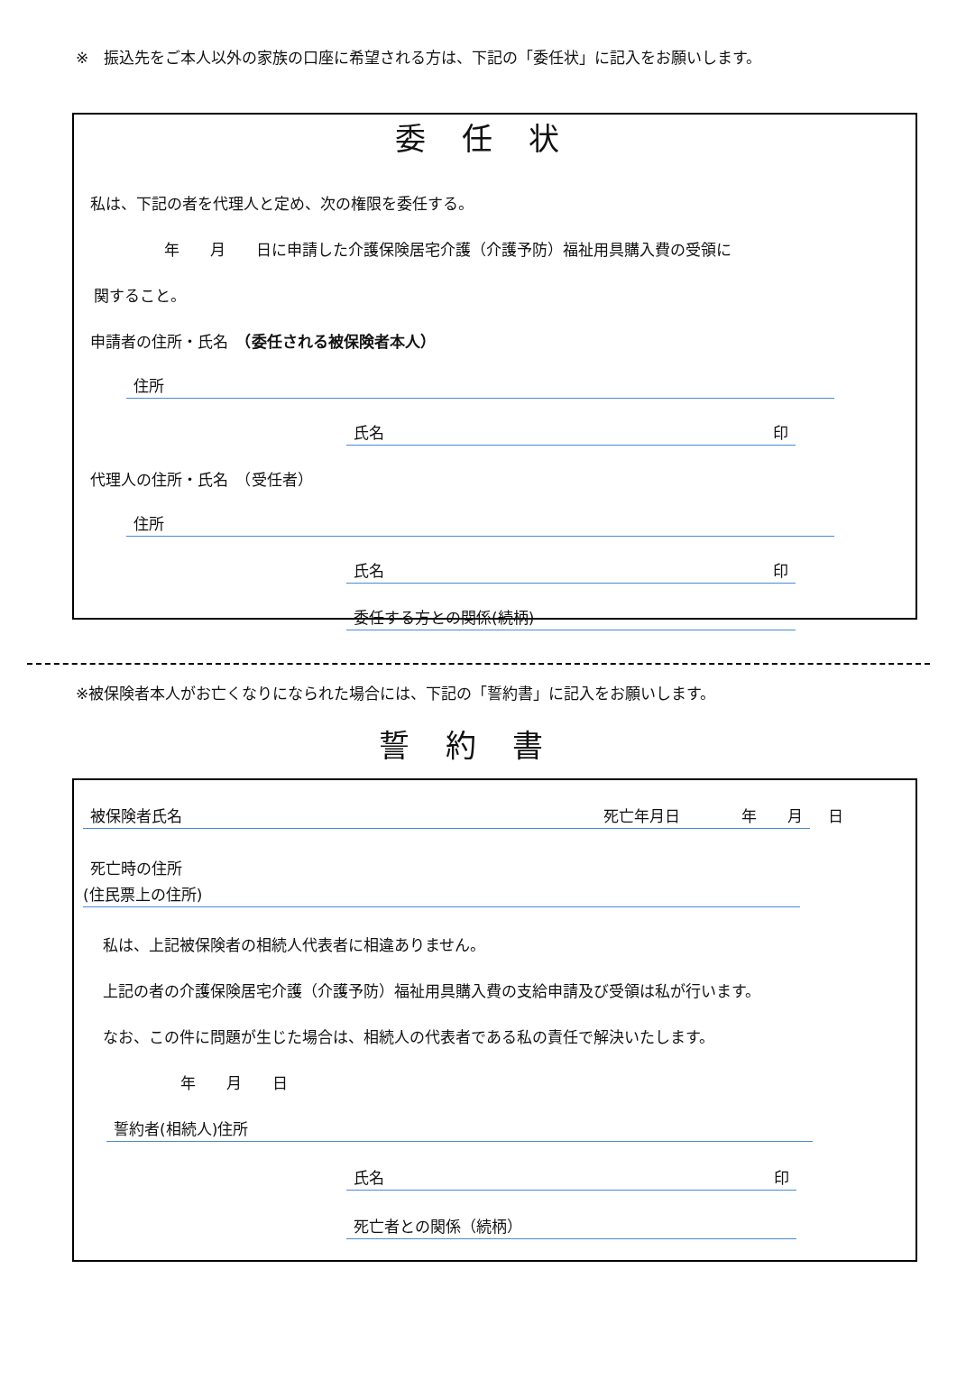※　振込先をご本人以外の家族の口座に希望される方は、下記の「委任状」に記入をお願いします。
委任状
私は、下記の者を代理人と定め、次の権限を委任する。
年　　月　　日に申請した介護保険居宅介護（介護予防）福祉用具購入費の受領に
関すること。
申請者の住所・氏名　（委任される被保険者本人）
住所
氏名 印
代理人の住所・氏名　（受任者）
住所
氏名 印
委任する方との関係(続柄)
※被保険者本人がお亡くなりになられた場合には、下記の「誓約書」に記入をお願いします。
誓約書
被保険者氏名 死亡年月日　　　　年　　月 日
死亡時の住所
(住民票上の住所)
私は、上記被保険者の相続人代表者に相違ありません。
上記の者の介護保険居宅介護（介護予防）福祉用具購入費の支給申請及び受領は私が行います。
なお、この件に問題が生じた場合は、相続人の代表者である私の責任で解決いたします。
年　　月　　日
誓約者(相続人)住所
氏名 印
死亡者との関係（続柄）